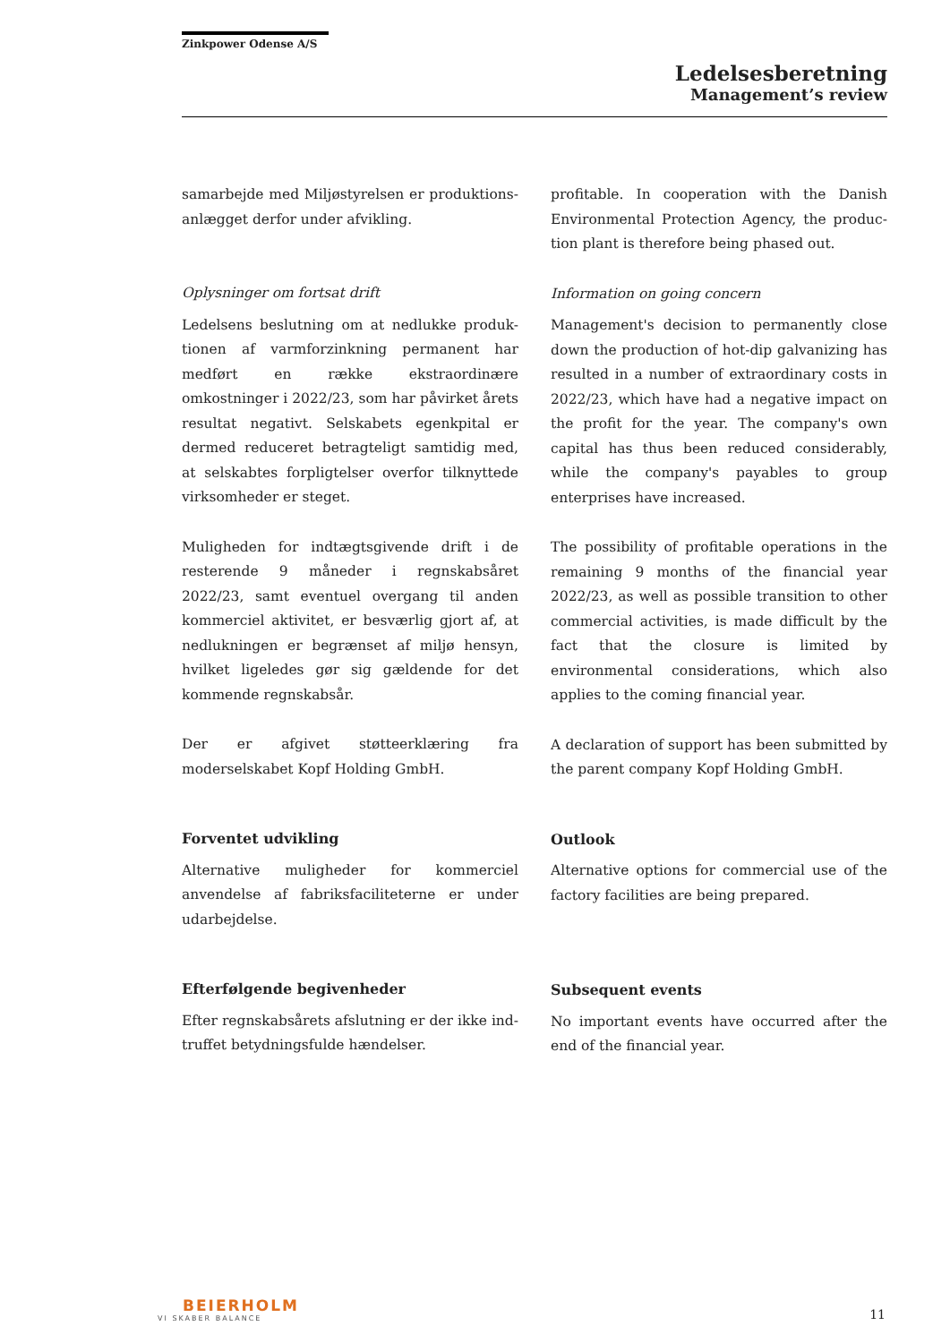Zinkpower Odense A/S
Ledelsesberetning
Management’s review
samarbejde med Miljøstyrelsen er produktions-anlægget derfor under afvikling.
Oplysninger om fortsat drift
Ledelsens beslutning om at nedlukke produk-tionen af varmforzinkning permanent har medført en række ekstraordinære omkostninger i 2022/23, som har påvirket årets resultat negativt. Selskabets egenkpital er dermed reduceret betragteligt samtidig med, at selskabtes forpligtelser overfor tilknyttede virksomheder er steget.
Muligheden for indtægtsgivende drift i de resterende 9 måneder i regnskabsåret 2022/23, samt eventuel overgang til anden kommerciel aktivitet, er besværlig gjort af, at nedlukningen er begrænset af miljø hensyn, hvilket ligeledes gør sig gældende for det kommende regnskabsår.
Der er afgivet støtteerklæring fra moderselskabet Kopf Holding GmbH.
Forventet udvikling
Alternative muligheder for kommerciel anvendelse af fabriksfaciliteterne er under udarbejdelse.
Efterfølgende begivenheder
Efter regnskabsårets afslutning er der ikke ind-truffet betydningsfulde hændelser.
profitable. In cooperation with the Danish Environmental Protection Agency, the produc-tion plant is therefore being phased out.
Information on going concern
Management's decision to permanently close down the production of hot-dip galvanizing has resulted in a number of extraordinary costs in 2022/23, which have had a negative impact on the profit for the year. The company's own capital has thus been reduced considerably, while the company's payables to group enterprises have increased.
The possibility of profitable operations in the remaining 9 months of the financial year 2022/23, as well as possible transition to other commercial activities, is made difficult by the fact that the closure is limited by environmental considerations, which also applies to the coming financial year.
A declaration of support has been submitted by the parent company Kopf Holding GmbH.
Outlook
Alternative options for commercial use of the factory facilities are being prepared.
Subsequent events
No important events have occurred after the end of the financial year.
BEIERHOLM
VI SKABER BALANCE
11